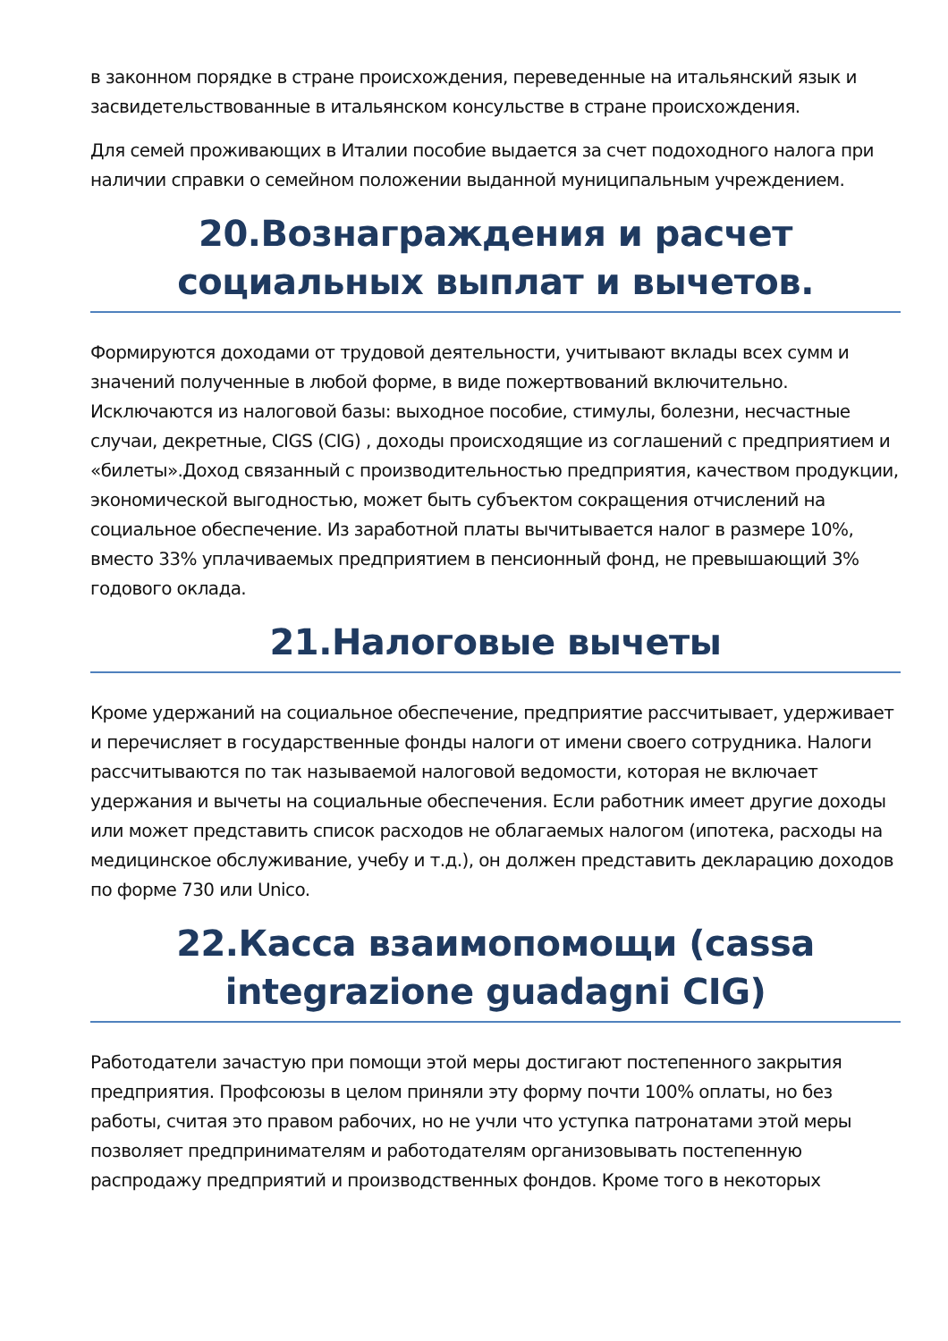в законном порядке в стране происхождения, переведенные на итальянский язык и засвидетельствованные в итальянском консульстве в стране происхождения.
Для семей проживающих в Италии пособие выдается за счет подоходного налога при наличии справки о семейном положении выданной муниципальным учреждением.
20.Вознаграждения и расчет социальных выплат и вычетов.
Формируются доходами от трудовой деятельности, учитывают вклады всех сумм и значений полученные в любой форме, в виде пожертвований включительно. Исключаются из налоговой базы: выходное пособие, стимулы, болезни, несчастные случаи, декретные, CIGS (CIG) , доходы происходящие из соглашений с предприятием и «билеты».Доход связанный с производительностью предприятия, качеством продукции, экономической выгодностью, может быть субъектом сокращения отчислений на социальное обеспечение. Из заработной платы вычитывается налог в размере 10%, вместо 33% уплачиваемых предприятием в пенсионный фонд, не превышающий 3% годового оклада.
21.Налоговые вычеты
Кроме удержаний на социальное обеспечение, предприятие рассчитывает, удерживает и перечисляет в государственные фонды налоги от имени своего сотрудника. Налоги рассчитываются по так называемой налоговой ведомости, которая не включает удержания и вычеты на социальные обеспечения. Если работник имеет другие доходы или может представить список расходов не облагаемых налогом (ипотека, расходы на медицинское обслуживание, учебу и т.д.), он должен представить декларацию доходов по форме 730 или Unico.
22.Касса взаимопомощи (cassa integrazione guadagni CIG)
Работодатели зачастую при помощи этой меры достигают постепенного закрытия предприятия. Профсоюзы в целом приняли эту форму почти 100% оплаты, но без работы, считая это правом рабочих, но не учли что уступка патронатами этой меры позволяет предпринимателям и работодателям организовывать постепенную распродажу предприятий и производственных фондов. Кроме того в некоторых